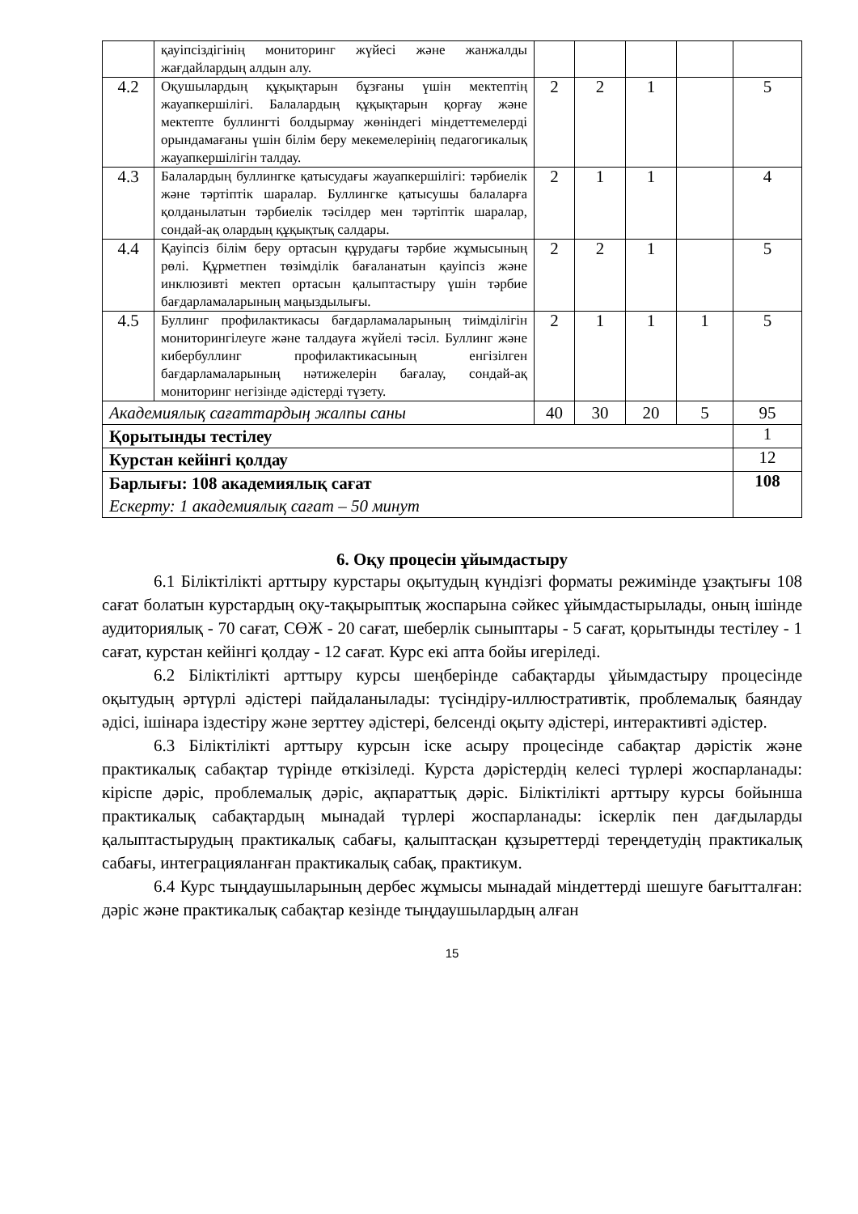| | қауіпсіздігінің мониторинг жүйесі және жанжалды жағдайлардың алдын алу. | | | | | |
| 4.2 | Оқушылардың құқықтарын бұзғаны үшін мектептің жауапкершілігі. Балалардың құқықтарын қорғау және мектепте буллингті болдырмау жөніндегі міндеттемелерді орындамағаны үшін білім беру мекемелерінің педагогикалық жауапкершілігін талдау. | 2 | 2 | 1 | | 5 |
| 4.3 | Балалардың буллингке қатысудағы жауапкершілігі: тәрбиелік және тәртіптік шаралар. Буллингке қатысушы балаларға қолданылатын тәрбиелік тәсілдер мен тәртіптік шаралар, сондай-ақ олардың құқықтық салдары. | 2 | 1 | 1 | | 4 |
| 4.4 | Қауіпсіз білім беру ортасын құрудағы тәрбие жұмысының рөлі. Құрметпен төзімділік бағаланатын қауіпсіз және инклюзивті мектеп ортасын қалыптастыру үшін тәрбие бағдарламаларының маңыздылығы. | 2 | 2 | 1 | | 5 |
| 4.5 | Буллинг профилактикасы бағдарламаларының тиімділігін мониторингілеуге және талдауға жүйелі тәсіл. Буллинг және кибербуллинг профилактикасының енгізілген бағдарламаларының нәтижелерін бағалау, сондай-ақ мониторинг негізінде әдістерді түзету. | 2 | 1 | 1 | 1 | 5 |
| Академиялық сағаттардың жалпы саны | | 40 | 30 | 20 | 5 | 95 |
| Қорытынды тестілеу | | | | | | 1 |
| Курстан кейінгі қолдау | | | | | | 12 |
| Барлығы: 108 академиялық сағат Ескерту: 1 академиялық сағат – 50 минут | | | | | | 108 |
6. Оқу процесін ұйымдастыру
6.1 Біліктілікті арттыру курстары оқытудың күндізгі форматы режимінде ұзақтығы 108 сағат болатын курстардың оқу-тақырыптық жоспарына сәйкес ұйымдастырылады, оның ішінде аудиториялық - 70 сағат, СӨЖ - 20 сағат, шеберлік сыныптары - 5 сағат, қорытынды тестілеу - 1 сағат, курстан кейінгі қолдау - 12 сағат. Курс екі апта бойы игеріледі.
6.2 Біліктілікті арттыру курсы шеңберінде сабақтарды ұйымдастыру процесінде оқытудың әртүрлі әдістері пайдаланылады: түсіндіру-иллюстративтік, проблемалық баяндау әдісі, ішінара іздестіру және зерттеу әдістері, белсенді оқыту әдістері, интерактивті әдістер.
6.3 Біліктілікті арттыру курсын іске асыру процесінде сабақтар дәрістік және практикалық сабақтар түрінде өткізіледі. Курста дәрістердің келесі түрлері жоспарланады: кіріспе дәріс, проблемалық дәріс, ақпараттық дәріс. Біліктілікті арттыру курсы бойынша практикалық сабақтардың мынадай түрлері жоспарланады: іскерлік пен дағдыларды қалыптастырудың практикалық сабағы, қалыптасқан құзыреттерді тереңдетудің практикалық сабағы, интеграцияланған практикалық сабақ, практикум.
6.4 Курс тыңдаушыларының дербес жұмысы мынадай міндеттерді шешуге бағытталған: дәріс және практикалық сабақтар кезінде тыңдаушылардың алған
15